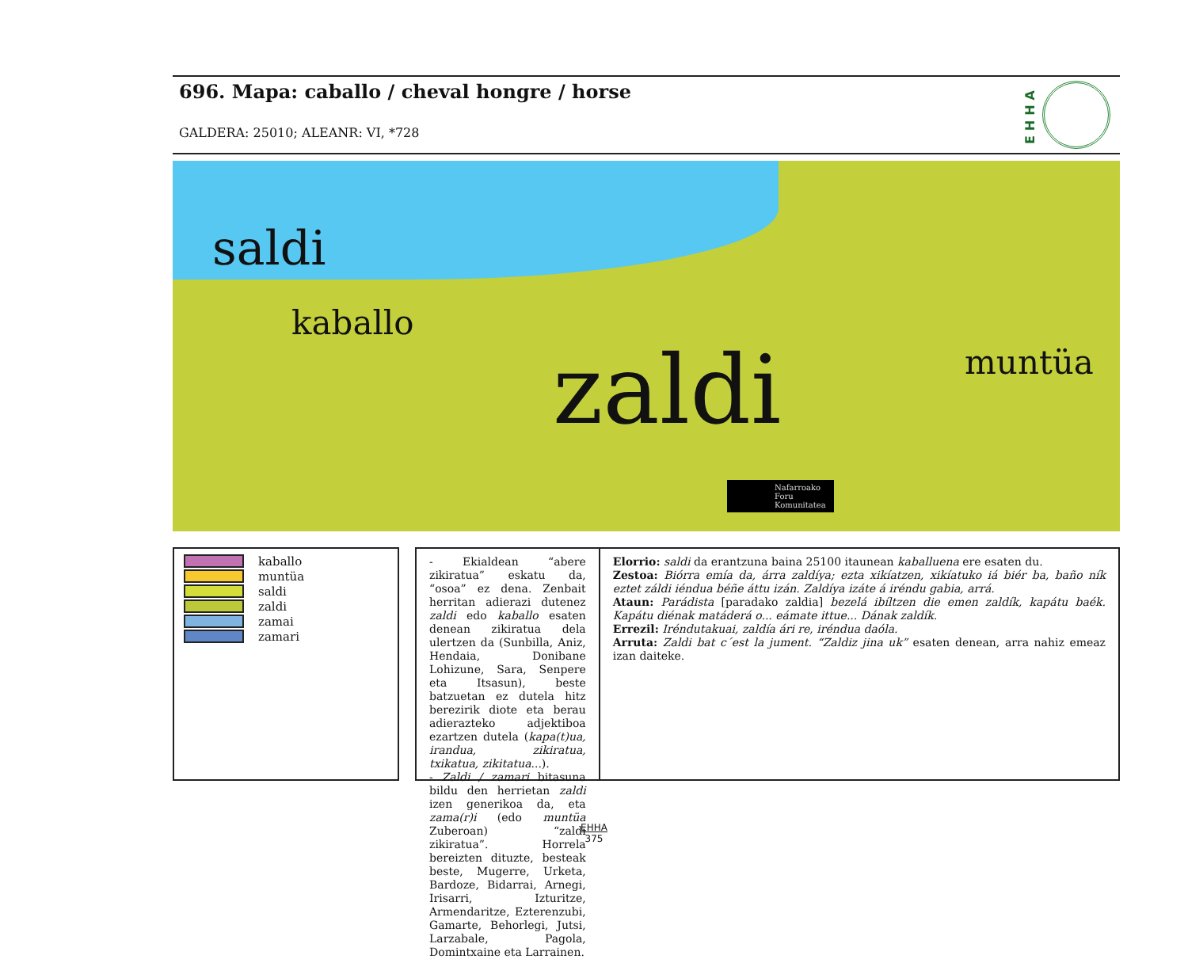696. Mapa: caballo / cheval hongre / horse
GALDERA: 25010; ALEANR: VI, *728
EHHA
saldi
kaballo
zaldi muntüa
Nafarroako
Foru
Komunitatea
kaballo
muntüa
saldi
zaldi
zamai
zamari
- Ekialdean “abere zikiratua” eskatu da, “osoa” ez dena. Zenbait herritan adierazi dutenez zaldi edo kaballo esaten denean zikiratua dela ulertzen da (Sunbilla, Aniz, Hendaia, Donibane Lohizune, Sara, Senpere eta Itsasun), beste batzuetan ez dutela hitz berezirik diote eta berau adierazteko adjektiboa ezartzen dutela (kapa(t)ua, irandua, zikiratua, txikatua, zikitatua...).
- Zaldi / zamari bitasuna bildu den herrietan zaldi izen generikoa da, eta zama(r)i (edo muntüa Zuberoan) “zaldi zikiratua”. Horrela bereizten dituzte, besteak beste, Mugerre, Urketa, Bardoze, Bidarrai, Arnegi, Irisarri, Izturitze, Armendaritze, Ezterenzubi, Gamarte, Behorlegi, Jutsi, Larzabale, Pagola, Domintxaine eta Larrainen.
Elorrio: saldi da erantzuna baina 25100 itaunean kaballuena ere esaten du.
Zestoa: Biórra emía da, árra zaldíya; ezta xikíatzen, xikíatuko iá biér ba, baño ník eztet záldi iéndua béñe áttu izán. Zaldíya izáte á iréndu gabia, arrá.
Ataun: Parádista [paradako zaldia] bezelá ibíltzen die emen zaldík, kapátu baék. Kapátu diénak matáderá o... eámate ittue... Dának zaldík.
Errezil: Iréndutakuai, zaldía ári re, iréndua daóla.
Arruta: Zaldi bat c´est la jument. “Zaldiz jina uk” esaten denean, arra nahiz emeaz izan daiteke.
EHHA
375